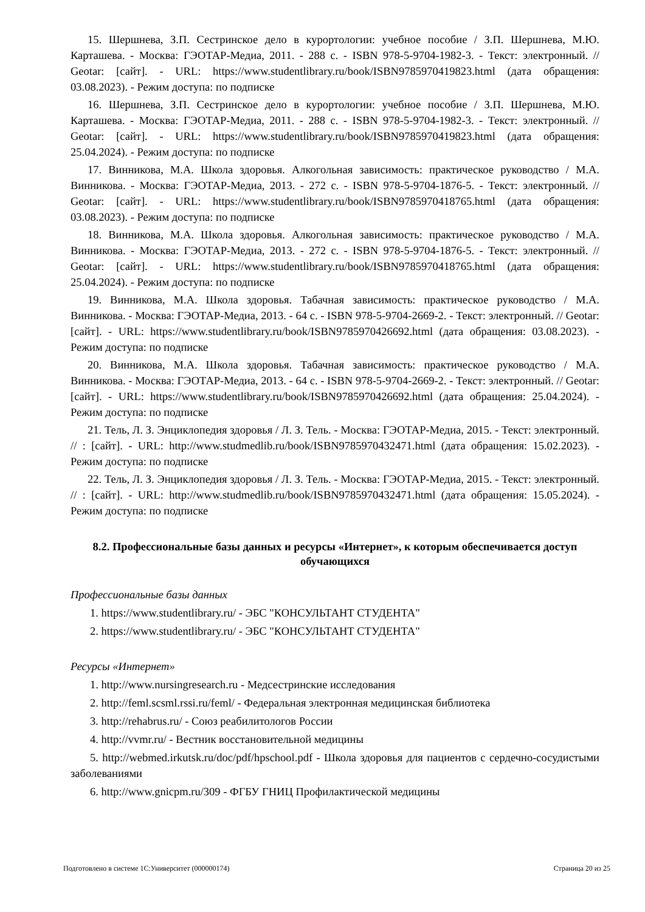15. Шершнева, З.П. Сестринское дело в курортологии: учебное пособие / З.П. Шершнева, М.Ю. Карташева. - Москва: ГЭОТАР-Медиа, 2011. - 288 с. - ISBN 978-5-9704-1982-3. - Текст: электронный. // Geotar: [сайт]. - URL: https://www.studentlibrary.ru/book/ISBN9785970419823.html (дата обращения: 03.08.2023). - Режим доступа: по подписке
16. Шершнева, З.П. Сестринское дело в курортологии: учебное пособие / З.П. Шершнева, М.Ю. Карташева. - Москва: ГЭОТАР-Медиа, 2011. - 288 с. - ISBN 978-5-9704-1982-3. - Текст: электронный. // Geotar: [сайт]. - URL: https://www.studentlibrary.ru/book/ISBN9785970419823.html (дата обращения: 25.04.2024). - Режим доступа: по подписке
17. Винникова, М.А. Школа здоровья. Алкогольная зависимость: практическое руководство / М.А. Винникова. - Москва: ГЭОТАР-Медиа, 2013. - 272 с. - ISBN 978-5-9704-1876-5. - Текст: электронный. // Geotar: [сайт]. - URL: https://www.studentlibrary.ru/book/ISBN9785970418765.html (дата обращения: 03.08.2023). - Режим доступа: по подписке
18. Винникова, М.А. Школа здоровья. Алкогольная зависимость: практическое руководство / М.А. Винникова. - Москва: ГЭОТАР-Медиа, 2013. - 272 с. - ISBN 978-5-9704-1876-5. - Текст: электронный. // Geotar: [сайт]. - URL: https://www.studentlibrary.ru/book/ISBN9785970418765.html (дата обращения: 25.04.2024). - Режим доступа: по подписке
19. Винникова, М.А. Школа здоровья. Табачная зависимость: практическое руководство / М.А. Винникова. - Москва: ГЭОТАР-Медиа, 2013. - 64 с. - ISBN 978-5-9704-2669-2. - Текст: электронный. // Geotar: [сайт]. - URL: https://www.studentlibrary.ru/book/ISBN9785970426692.html (дата обращения: 03.08.2023). - Режим доступа: по подписке
20. Винникова, М.А. Школа здоровья. Табачная зависимость: практическое руководство / М.А. Винникова. - Москва: ГЭОТАР-Медиа, 2013. - 64 с. - ISBN 978-5-9704-2669-2. - Текст: электронный. // Geotar: [сайт]. - URL: https://www.studentlibrary.ru/book/ISBN9785970426692.html (дата обращения: 25.04.2024). - Режим доступа: по подписке
21. Тель, Л. З. Энциклопедия здоровья / Л. З. Тель. - Москва: ГЭОТАР-Медиа, 2015. - Текст: электронный. // : [сайт]. - URL: http://www.studmedlib.ru/book/ISBN9785970432471.html (дата обращения: 15.02.2023). - Режим доступа: по подписке
22. Тель, Л. З. Энциклопедия здоровья / Л. З. Тель. - Москва: ГЭОТАР-Медиа, 2015. - Текст: электронный. // : [сайт]. - URL: http://www.studmedlib.ru/book/ISBN9785970432471.html (дата обращения: 15.05.2024). - Режим доступа: по подписке
8.2. Профессиональные базы данных и ресурсы «Интернет», к которым обеспечивается доступ обучающихся
Профессиональные базы данных
1. https://www.studentlibrary.ru/ - ЭБС "КОНСУЛЬТАНТ СТУДЕНТА"
2. https://www.studentlibrary.ru/ - ЭБС "КОНСУЛЬТАНТ СТУДЕНТА"
Ресурсы «Интернет»
1. http://www.nursingresearch.ru - Медсестринские исследования
2. http://feml.scsml.rssi.ru/feml/ - Федеральная электронная медицинская библиотека
3. http://rehabrus.ru/ - Союз реабилитологов России
4. http://vvmr.ru/ - Вестник восстановительной медицины
5. http://webmed.irkutsk.ru/doc/pdf/hpschool.pdf - Школа здоровья для пациентов с сердечно-сосудистыми заболеваниями
6. http://www.gnicpm.ru/309 - ФГБУ ГНИЦ Профилактической медицины
Подготовлено в системе 1С:Университет (000000174) Страница 20 из 25